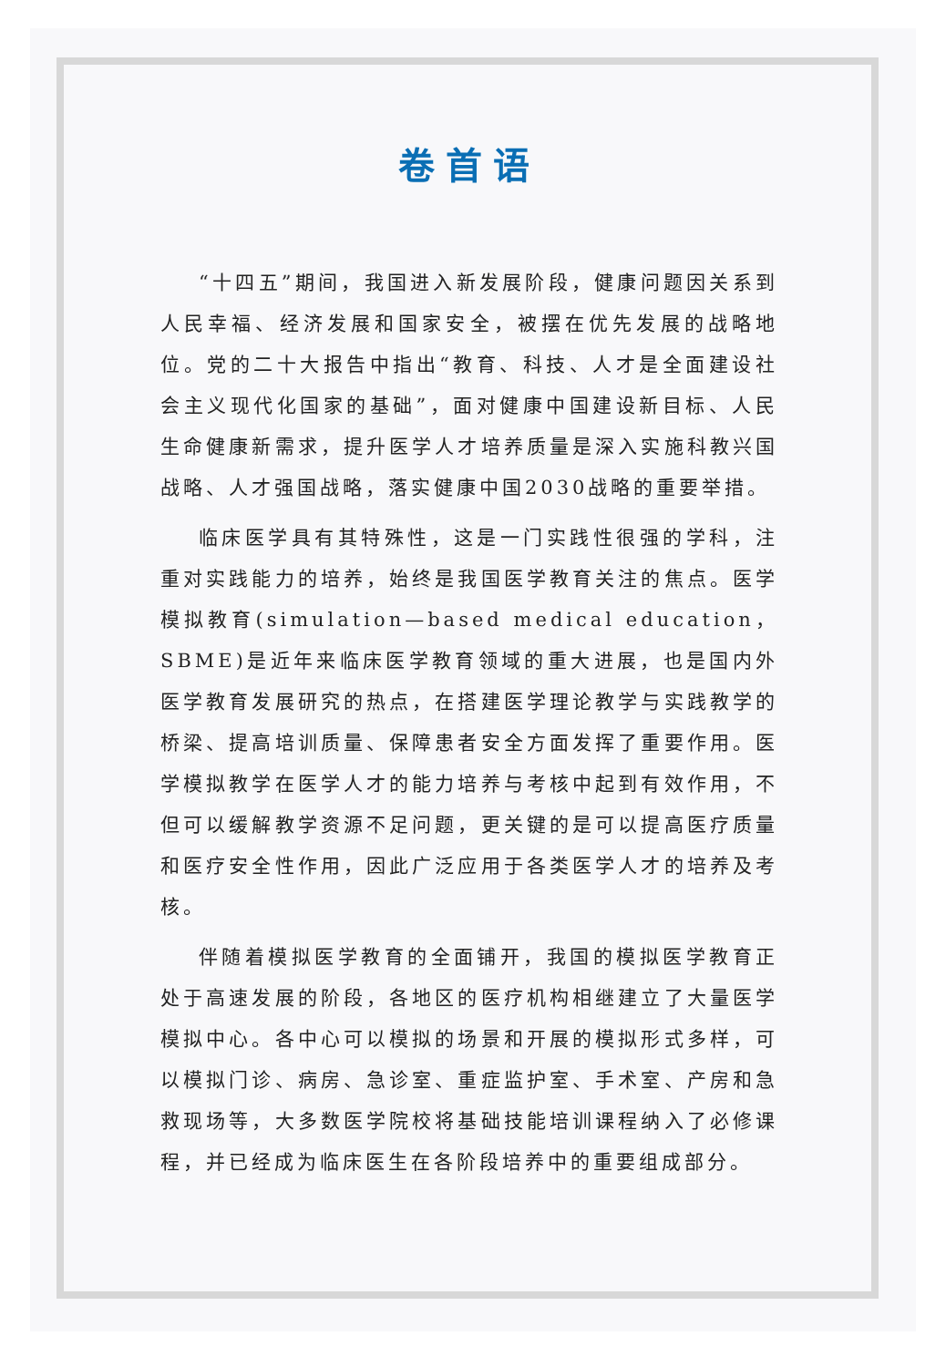卷首语
“十四五”期间，我国进入新发展阶段，健康问题因关系到人民幸福、经济发展和国家安全，被摆在优先发展的战略地位。党的二十大报告中指出“教育、科技、人才是全面建设社会主义现代化国家的基础”，面对健康中国建设新目标、人民生命健康新需求，提升医学人才培养质量是深入实施科教兴国战略、人才强国战略，落实健康中国2030战略的重要举措。
临床医学具有其特殊性，这是一门实践性很强的学科，注重对实践能力的培养，始终是我国医学教育关注的焦点。医学模拟教育(simulation—based medical education，SBME)是近年来临床医学教育领域的重大进展，也是国内外医学教育发展研究的热点，在搭建医学理论教学与实践教学的桥梁、提高培训质量、保障患者安全方面发挥了重要作用。医学模拟教学在医学人才的能力培养与考核中起到有效作用，不但可以缓解教学资源不足问题，更关键的是可以提高医疗质量和医疗安全性作用，因此广泛应用于各类医学人才的培养及考核。
伴随着模拟医学教育的全面铺开，我国的模拟医学教育正处于高速发展的阶段，各地区的医疗机构相继建立了大量医学模拟中心。各中心可以模拟的场景和开展的模拟形式多样，可以模拟门诊、病房、急诊室、重症监护室、手术室、产房和急救现场等，大多数医学院校将基础技能培训课程纳入了必修课程，并已经成为临床医生在各阶段培养中的重要组成部分。